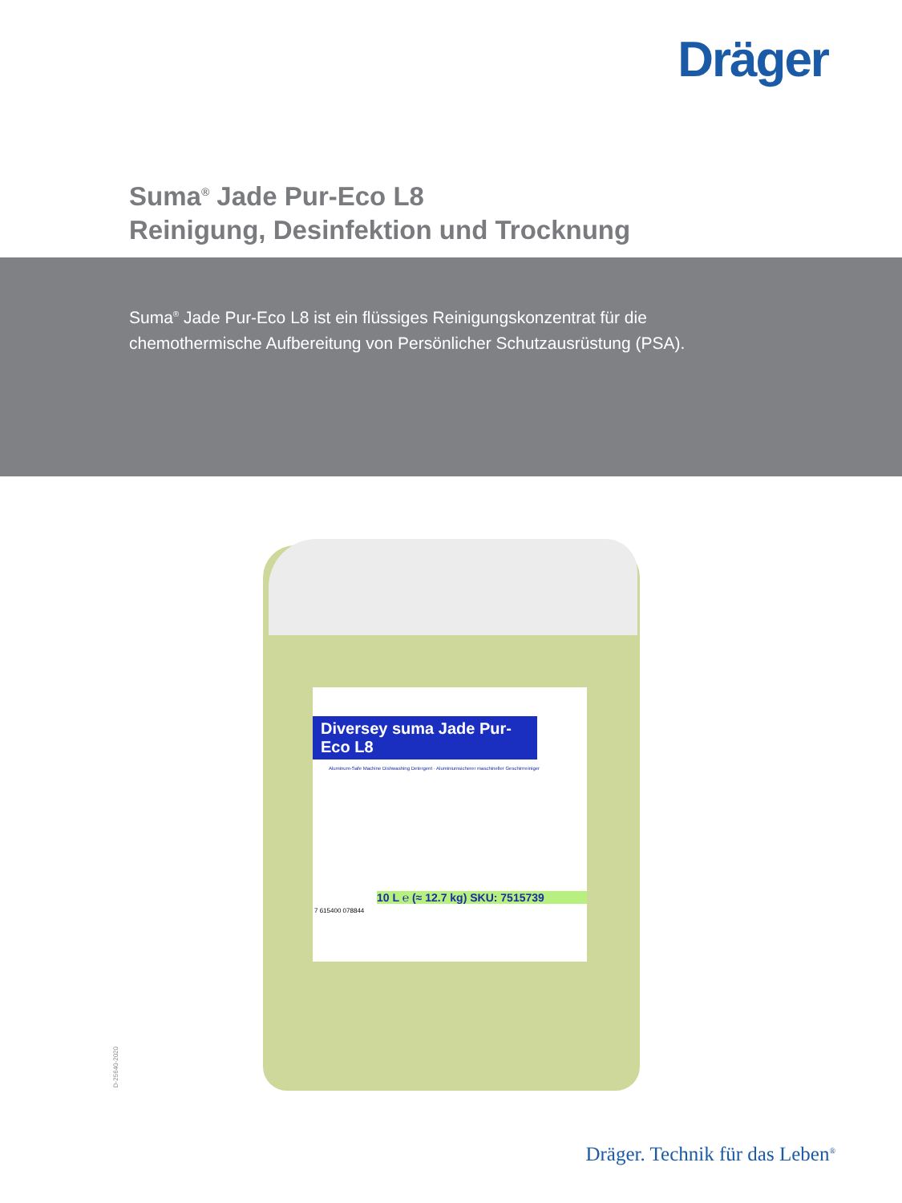Dräger
Suma<sup>®</sup> Jade Pur-Eco L8
Reinigung, Desinfektion und Trocknung
Suma<sup>®</sup> Jade Pur-Eco L8 ist ein flüssiges Reinigungskonzentrat für die chemothermische Aufbereitung von Persönlicher Schutzausrüstung (PSA).
Diversey suma Jade Pur-Eco L8
Aluminum-Safe Machine Dishwashing Detergent · Aluminiumsicherer maschineller Geschirrreiniger
10 L ℮ (≈ 12.7 kg) SKU: 7515739
7 615400 078844
D-25640-2020
Dräger. Technik für das Leben<sup>®</sup>